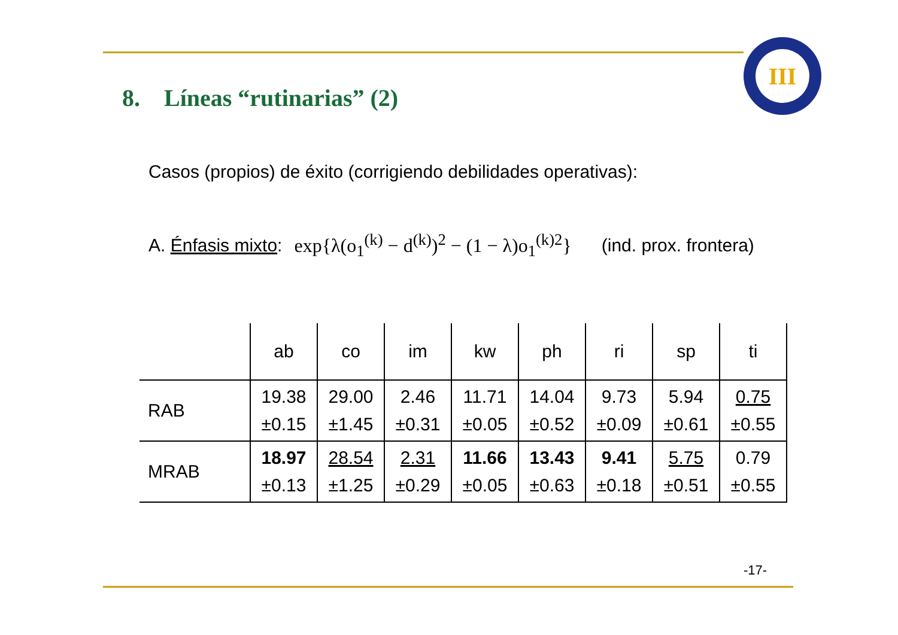III
8. Líneas “rutinarias” (2)
Casos (propios) de éxito (corrigiendo debilidades operativas):
A. Énfasis mixto: exp{λ(o<sub>1</sub><sup>(k)</sup> − d<sup>(k)</sup>)<sup>2</sup> − (1 − λ)o<sub>1</sub><sup>(k)2</sup>} (ind. prox. frontera)
| | ab | co | im | kw | ph | ri | sp | ti |
| --- | --- | --- | --- | --- | --- | --- | --- | --- |
| RAB | 19.38 ±0.15 | 29.00 ±1.45 | 2.46 ±0.31 | 11.71 ±0.05 | 14.04 ±0.52 | 9.73 ±0.09 | 5.94 ±0.61 | 0.75 ±0.55 |
| MRAB | 18.97 ±0.13 | 28.54 ±1.25 | 2.31 ±0.29 | 11.66 ±0.05 | 13.43 ±0.63 | 9.41 ±0.18 | 5.75 ±0.51 | 0.79 ±0.55 |
-17-